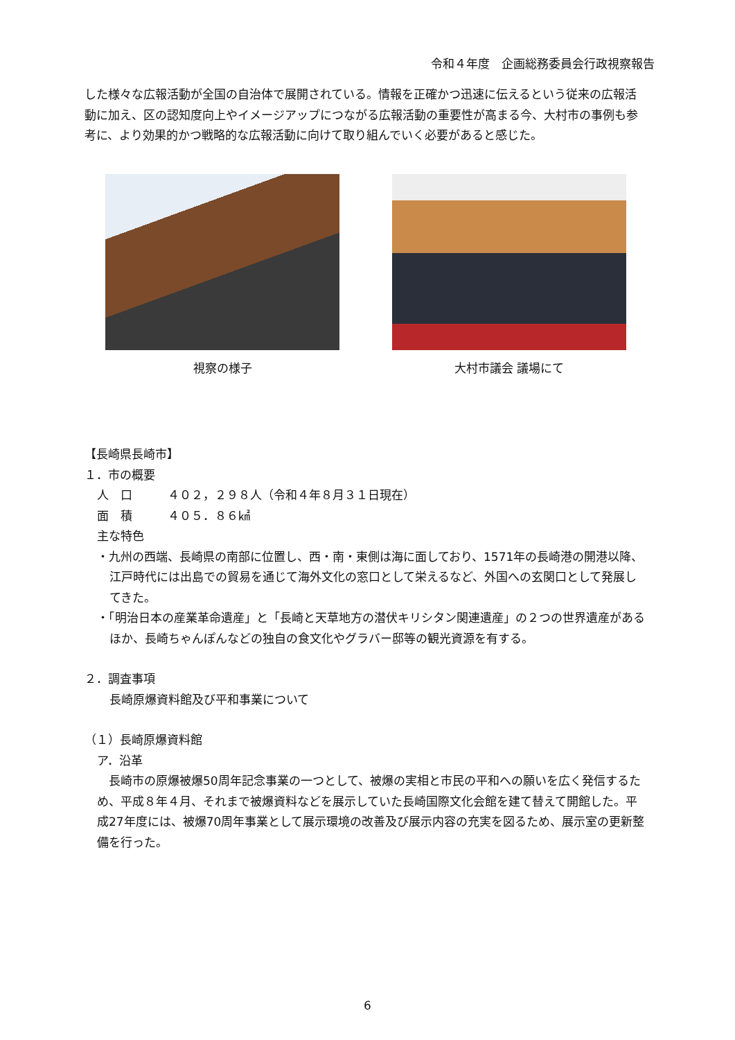令和４年度　企画総務委員会行政視察報告
した様々な広報活動が全国の自治体で展開されている。情報を正確かつ迅速に伝えるという従来の広報活動に加え、区の認知度向上やイメージアップにつながる広報活動の重要性が高まる今、大村市の事例も参考に、より効果的かつ戦略的な広報活動に向けて取り組んでいく必要があると感じた。
視察の様子 大村市議会 議場にて
【長崎県長崎市】
１．市の概要
人　口　　　４０２，２９８人（令和４年８月３１日現在）
面　積　　　４０５．８６㎢
主な特色
・九州の西端、長崎県の南部に位置し、西・南・東側は海に面しており、1571年の長崎港の開港以降、江戸時代には出島での貿易を通じて海外文化の窓口として栄えるなど、外国への玄関口として発展してきた。
・「明治日本の産業革命遺産」と「長崎と天草地方の潜伏キリシタン関連遺産」の２つの世界遺産があるほか、長崎ちゃんぽんなどの独自の食文化やグラバー邸等の観光資源を有する。
２．調査事項
長崎原爆資料館及び平和事業について
（１）長崎原爆資料館
ア．沿革
　長崎市の原爆被爆50周年記念事業の一つとして、被爆の実相と市民の平和への願いを広く発信するため、平成８年４月、それまで被爆資料などを展示していた長崎国際文化会館を建て替えて開館した。平成27年度には、被爆70周年事業として展示環境の改善及び展示内容の充実を図るため、展示室の更新整備を行った。
6